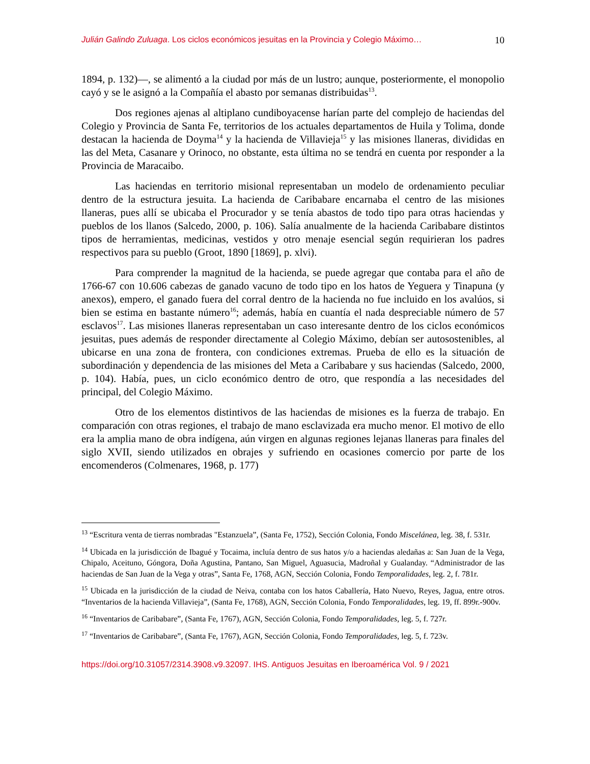Julián Galindo Zuluaga. Los ciclos económicos jesuitas en la Provincia y Colegio Máximo… 10
1894, p. 132)—, se alimentó a la ciudad por más de un lustro; aunque, posteriormente, el monopolio cayó y se le asignó a la Compañía el abasto por semanas distribuidas<sup>13</sup>.
Dos regiones ajenas al altiplano cundiboyacense harían parte del complejo de haciendas del Colegio y Provincia de Santa Fe, territorios de los actuales departamentos de Huila y Tolima, donde destacan la hacienda de Doyma<sup>14</sup> y la hacienda de Villavieja<sup>15</sup> y las misiones llaneras, divididas en las del Meta, Casanare y Orinoco, no obstante, esta última no se tendrá en cuenta por responder a la Provincia de Maracaibo.
Las haciendas en territorio misional representaban un modelo de ordenamiento peculiar dentro de la estructura jesuita. La hacienda de Caribabare encarnaba el centro de las misiones llaneras, pues allí se ubicaba el Procurador y se tenía abastos de todo tipo para otras haciendas y pueblos de los llanos (Salcedo, 2000, p. 106). Salía anualmente de la hacienda Caribabare distintos tipos de herramientas, medicinas, vestidos y otro menaje esencial según requirieran los padres respectivos para su pueblo (Groot, 1890 [1869], p. xlvi).
Para comprender la magnitud de la hacienda, se puede agregar que contaba para el año de 1766-67 con 10.606 cabezas de ganado vacuno de todo tipo en los hatos de Yeguera y Tinapuna (y anexos), empero, el ganado fuera del corral dentro de la hacienda no fue incluido en los avalúos, si bien se estima en bastante número<sup>16</sup>; además, había en cuantía el nada despreciable número de 57 esclavos<sup>17</sup>. Las misiones llaneras representaban un caso interesante dentro de los ciclos económicos jesuitas, pues además de responder directamente al Colegio Máximo, debían ser autosostenibles, al ubicarse en una zona de frontera, con condiciones extremas. Prueba de ello es la situación de subordinación y dependencia de las misiones del Meta a Caribabare y sus haciendas (Salcedo, 2000, p. 104). Había, pues, un ciclo económico dentro de otro, que respondía a las necesidades del principal, del Colegio Máximo.
Otro de los elementos distintivos de las haciendas de misiones es la fuerza de trabajo. En comparación con otras regiones, el trabajo de mano esclavizada era mucho menor. El motivo de ello era la amplia mano de obra indígena, aún virgen en algunas regiones lejanas llaneras para finales del siglo XVII, siendo utilizados en obrajes y sufriendo en ocasiones comercio por parte de los encomenderos (Colmenares, 1968, p. 177)
<sup>13</sup> “Escritura venta de tierras nombradas "Estanzuela”, (Santa Fe, 1752), Sección Colonia, Fondo Miscelánea, leg. 38, f. 531r.
<sup>14</sup> Ubicada en la jurisdicción de Ibagué y Tocaima, incluía dentro de sus hatos y/o a haciendas aledañas a: San Juan de la Vega, Chipalo, Aceituno, Góngora, Doña Agustina, Pantano, San Miguel, Aguasucia, Madroñal y Gualanday. “Administrador de las haciendas de San Juan de la Vega y otras”, Santa Fe, 1768, AGN, Sección Colonia, Fondo Temporalidades, leg. 2, f. 781r.
<sup>15</sup> Ubicada en la jurisdicción de la ciudad de Neiva, contaba con los hatos Caballería, Hato Nuevo, Reyes, Jagua, entre otros. “Inventarios de la hacienda Villavieja”, (Santa Fe, 1768), AGN, Sección Colonia, Fondo Temporalidades, leg. 19, ff. 899r.-900v.
<sup>16</sup> “Inventarios de Caribabare”, (Santa Fe, 1767), AGN, Sección Colonia, Fondo Temporalidades, leg. 5, f. 727r.
<sup>17</sup> “Inventarios de Caribabare”, (Santa Fe, 1767), AGN, Sección Colonia, Fondo Temporalidades, leg. 5, f. 723v.
https://doi.org/10.31057/2314.3908.v9.32097. IHS. Antiguos Jesuitas en Iberoamérica Vol. 9 / 2021